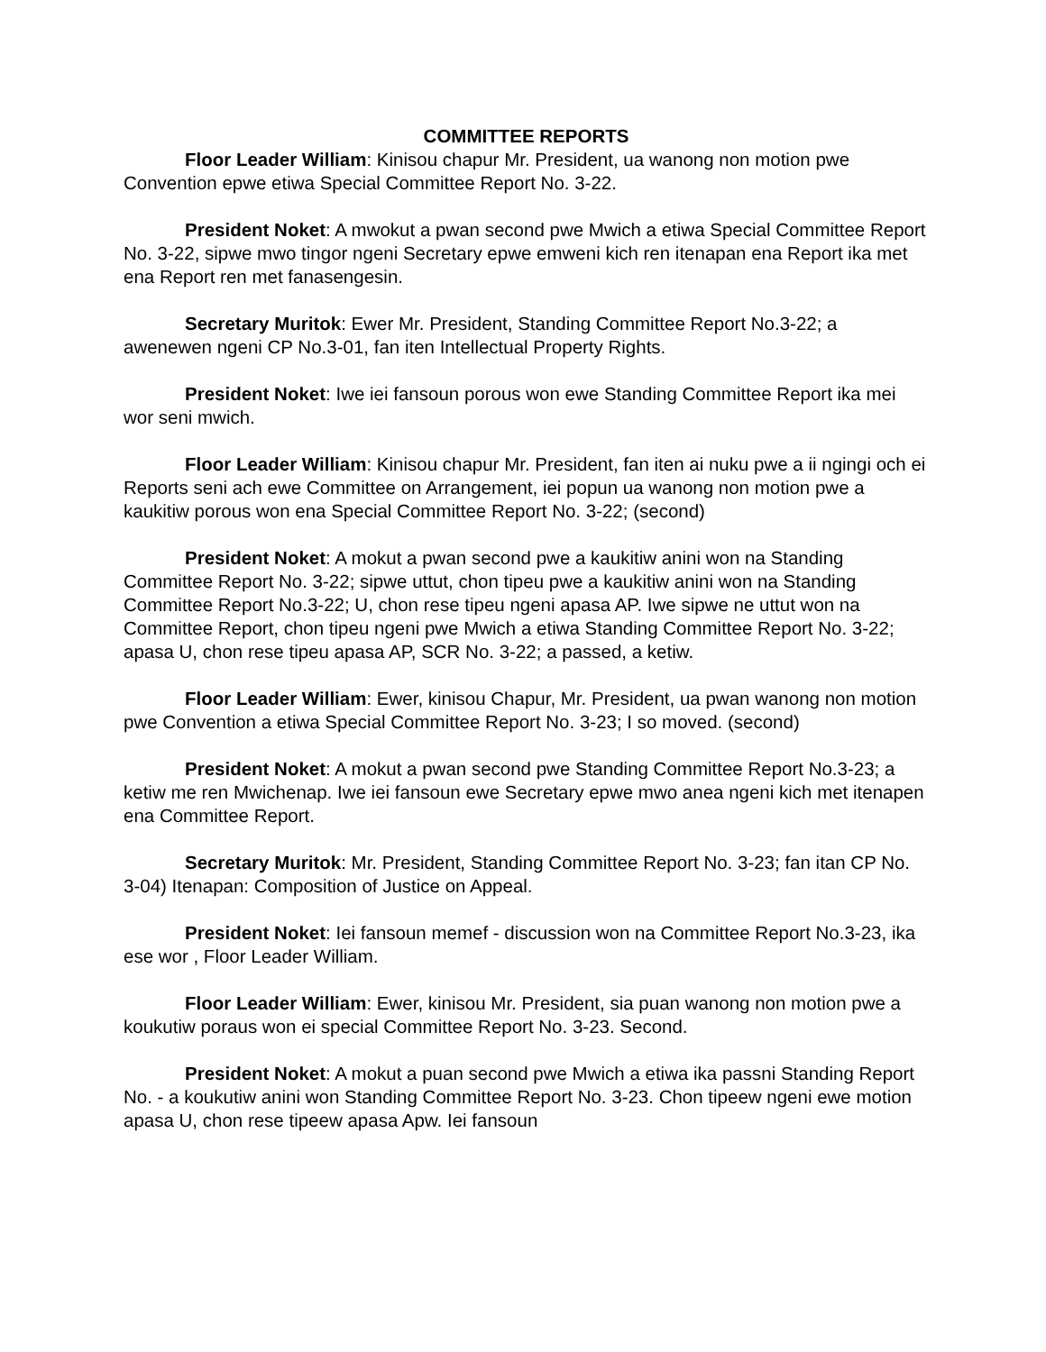COMMITTEE REPORTS
Floor Leader William: Kinisou chapur Mr. President, ua wanong non motion pwe Convention epwe etiwa Special Committee Report No. 3-22.
President Noket: A mwokut a pwan second pwe Mwich a etiwa Special Committee Report No. 3-22, sipwe mwo tingor ngeni Secretary epwe emweni kich ren itenapan ena Report ika met ena Report ren met fanasengesin.
Secretary Muritok: Ewer Mr. President, Standing Committee Report No.3-22; a awenewen ngeni CP No.3-01, fan iten Intellectual Property Rights.
President Noket: Iwe iei fansoun porous won ewe Standing Committee Report ika mei wor seni mwich.
Floor Leader William: Kinisou chapur Mr. President, fan iten ai nuku pwe a ii ngingi och ei Reports seni ach ewe Committee on Arrangement, iei popun ua wanong non motion pwe a kaukitiw porous won ena Special Committee Report No. 3-22; (second)
President Noket: A mokut a pwan second pwe a kaukitiw anini won na Standing Committee Report No. 3-22; sipwe uttut, chon tipeu pwe a kaukitiw anini won na Standing Committee Report No.3-22; U, chon rese tipeu ngeni apasa AP. Iwe sipwe ne uttut won na Committee Report, chon tipeu ngeni pwe Mwich a etiwa Standing Committee Report No. 3-22; apasa U, chon rese tipeu apasa AP, SCR No. 3-22; a passed, a ketiw.
Floor Leader William: Ewer, kinisou Chapur, Mr. President, ua pwan wanong non motion pwe Convention a etiwa Special Committee Report No. 3-23; I so moved. (second)
President Noket: A mokut a pwan second pwe Standing Committee Report No.3-23; a ketiw me ren Mwichenap. Iwe iei fansoun ewe Secretary epwe mwo anea ngeni kich met itenapen ena Committee Report.
Secretary Muritok: Mr. President, Standing Committee Report No. 3-23; fan itan CP No. 3-04) Itenapan: Composition of Justice on Appeal.
President Noket: Iei fansoun memef - discussion won na Committee Report No.3-23, ika ese wor , Floor Leader William.
Floor Leader William: Ewer, kinisou Mr. President, sia puan wanong non motion pwe a koukutiw poraus won ei special Committee Report No. 3-23. Second.
President Noket: A mokut a puan second pwe Mwich a etiwa ika passni Standing Report No. - a koukutiw anini won Standing Committee Report No. 3-23. Chon tipeew ngeni ewe motion apasa U, chon rese tipeew apasa Apw. Iei fansoun